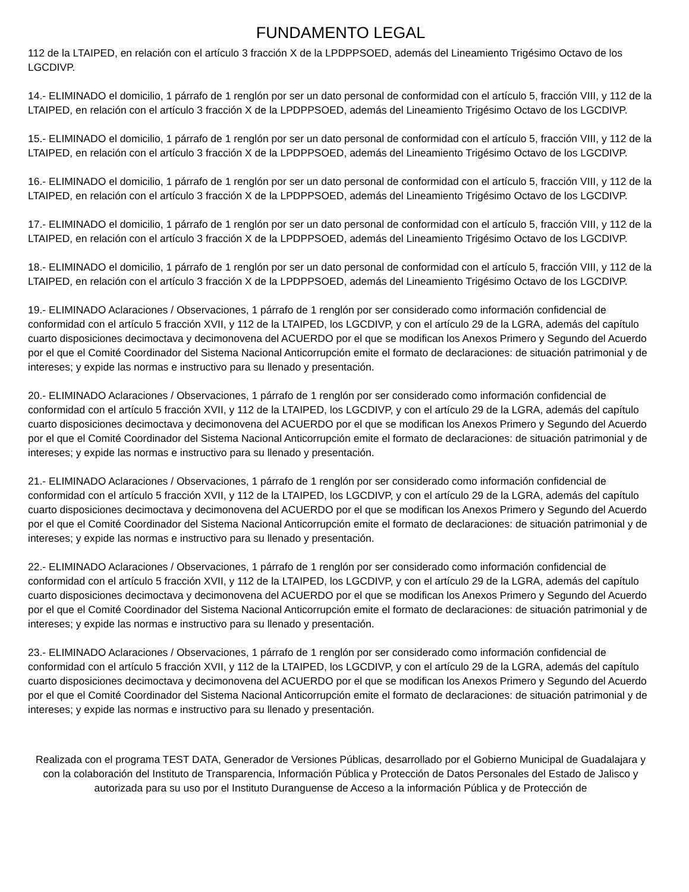FUNDAMENTO LEGAL
112 de la LTAIPED, en relación con el artículo 3 fracción X de la LPDPPSOED, además del Lineamiento Trigésimo Octavo de los LGCDIVP.
14.- ELIMINADO el domicilio, 1 párrafo de 1 renglón por ser un dato personal de conformidad con el artículo 5, fracción VIII, y 112 de la LTAIPED, en relación con el artículo 3 fracción X de la LPDPPSOED, además del Lineamiento Trigésimo Octavo de los LGCDIVP.
15.- ELIMINADO el domicilio, 1 párrafo de 1 renglón por ser un dato personal de conformidad con el artículo 5, fracción VIII, y 112 de la LTAIPED, en relación con el artículo 3 fracción X de la LPDPPSOED, además del Lineamiento Trigésimo Octavo de los LGCDIVP.
16.- ELIMINADO el domicilio, 1 párrafo de 1 renglón por ser un dato personal de conformidad con el artículo 5, fracción VIII, y 112 de la LTAIPED, en relación con el artículo 3 fracción X de la LPDPPSOED, además del Lineamiento Trigésimo Octavo de los LGCDIVP.
17.- ELIMINADO el domicilio, 1 párrafo de 1 renglón por ser un dato personal de conformidad con el artículo 5, fracción VIII, y 112 de la LTAIPED, en relación con el artículo 3 fracción X de la LPDPPSOED, además del Lineamiento Trigésimo Octavo de los LGCDIVP.
18.- ELIMINADO el domicilio, 1 párrafo de 1 renglón por ser un dato personal de conformidad con el artículo 5, fracción VIII, y 112 de la LTAIPED, en relación con el artículo 3 fracción X de la LPDPPSOED, además del Lineamiento Trigésimo Octavo de los LGCDIVP.
19.- ELIMINADO Aclaraciones / Observaciones, 1 párrafo de 1 renglón por ser considerado como información confidencial de conformidad con el artículo 5 fracción XVII, y 112 de la LTAIPED, los LGCDIVP, y con el artículo 29 de la LGRA, además del capítulo cuarto disposiciones decimoctava y decimonovena del ACUERDO por el que se modifican los Anexos Primero y Segundo del Acuerdo por el que el Comité Coordinador del Sistema Nacional Anticorrupción emite el formato de declaraciones: de situación patrimonial y de intereses; y expide las normas e instructivo para su llenado y presentación.
20.- ELIMINADO Aclaraciones / Observaciones, 1 párrafo de 1 renglón por ser considerado como información confidencial de conformidad con el artículo 5 fracción XVII, y 112 de la LTAIPED, los LGCDIVP, y con el artículo 29 de la LGRA, además del capítulo cuarto disposiciones decimoctava y decimonovena del ACUERDO por el que se modifican los Anexos Primero y Segundo del Acuerdo por el que el Comité Coordinador del Sistema Nacional Anticorrupción emite el formato de declaraciones: de situación patrimonial y de intereses; y expide las normas e instructivo para su llenado y presentación.
21.- ELIMINADO Aclaraciones / Observaciones, 1 párrafo de 1 renglón por ser considerado como información confidencial de conformidad con el artículo 5 fracción XVII, y 112 de la LTAIPED, los LGCDIVP, y con el artículo 29 de la LGRA, además del capítulo cuarto disposiciones decimoctava y decimonovena del ACUERDO por el que se modifican los Anexos Primero y Segundo del Acuerdo por el que el Comité Coordinador del Sistema Nacional Anticorrupción emite el formato de declaraciones: de situación patrimonial y de intereses; y expide las normas e instructivo para su llenado y presentación.
22.- ELIMINADO Aclaraciones / Observaciones, 1 párrafo de 1 renglón por ser considerado como información confidencial de conformidad con el artículo 5 fracción XVII, y 112 de la LTAIPED, los LGCDIVP, y con el artículo 29 de la LGRA, además del capítulo cuarto disposiciones decimoctava y decimonovena del ACUERDO por el que se modifican los Anexos Primero y Segundo del Acuerdo por el que el Comité Coordinador del Sistema Nacional Anticorrupción emite el formato de declaraciones: de situación patrimonial y de intereses; y expide las normas e instructivo para su llenado y presentación.
23.- ELIMINADO Aclaraciones / Observaciones, 1 párrafo de 1 renglón por ser considerado como información confidencial de conformidad con el artículo 5 fracción XVII, y 112 de la LTAIPED, los LGCDIVP, y con el artículo 29 de la LGRA, además del capítulo cuarto disposiciones decimoctava y decimonovena del ACUERDO por el que se modifican los Anexos Primero y Segundo del Acuerdo por el que el Comité Coordinador del Sistema Nacional Anticorrupción emite el formato de declaraciones: de situación patrimonial y de intereses; y expide las normas e instructivo para su llenado y presentación.
Realizada con el programa TEST DATA, Generador de Versiones Públicas, desarrollado por el Gobierno Municipal de Guadalajara y con la colaboración del Instituto de Transparencia, Información Pública y Protección de Datos Personales del Estado de Jalisco y autorizada para su uso por el Instituto Duranguense de Acceso a la información Pública y de Protección de